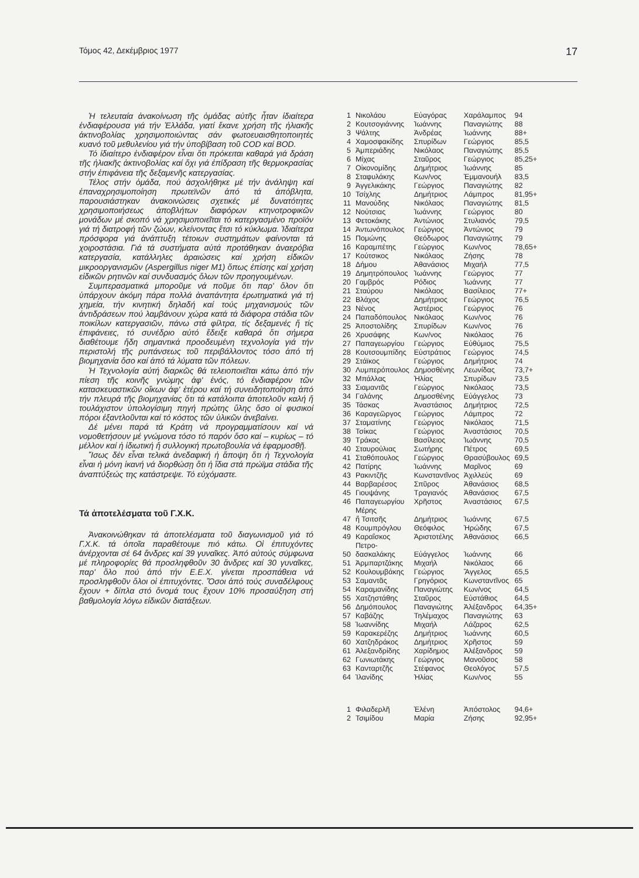Τόμος 42, Δεκέμβριος 1977 17
Ἡ τελευταία ἀνακοίνωση τῆς ὁμάδας αὐτῆς ἦταν ἰδιαίτερα ἐνδιαφέρουσα γιά τήν Ἑλλάδα, γιατί ἔκανε χρήση τῆς ἡλιακῆς ἀκτινοβολίας χρησιμοποιώντας σάν φωτοευαισθητοποιητές κυανό τοῦ μεθυλενίου γιά τήν ὑποβίβαση τοῦ COD καί BOD.
Τό ἰδιαίτερο ἐνδιαφέρον εἶναι ὅτι πρόκειται καθαρά γιά δράση τῆς ἡλιακῆς ἀκτινοβολίας καί ὄχι γιά ἐπίδραση τῆς θερμοκρασίας στήν ἐπιφάνεια τῆς δεξαμενῆς κατεργασίας.
Τέλος στήν ὁμάδα, πού ἀσχολήθηκε μέ τήν ἀνάληψη καί ἐπαναχρησιμοποίηση πρωτεϊνῶν ἀπό τά ἀπόβλητα, παρουσιάστηκαν ἀνακοινώσεις σχετικές μέ δυνατότητες χρησιμοποιήσεως ἀποβλήτων διαφόρων κτηνοτροφικῶν μονάδων μέ σκοπό νά χρησιμοποιεῖται τό κατεργασμένο προϊόν γιά τή διατροφή τῶν ζώων, κλείνοντας ἔτσι τό κύκλωμα. Ἰδιαίτερα πρόσφορα γιά ἀνάπτυξη τέτοιων συστημάτων φαίνονται τά χοιροστάσια. Γιά τά συστήματα αὐτά προτάθηκαν ἀναερόβια κατεργασία, κατάλληλες ἀραιώσεις καί χρήση εἰδικῶν μικροοργανισμῶν (Aspergillus niger M1) ὅπως ἐπίσης καί χρήση εἰδικῶν ρητινῶν καί συνδυασμός ὅλων τῶν προηγουμένων.
Συμπερασματικά μποροῦμε νά ποῦμε ὅτι παρ' ὅλον ὅτι ὑπάρχουν ἀκόμη πάρα πολλά ἀναπάντητα ἐρωτηματικά γιά τή χημεία, τήν κινητική δηλαδή καί τούς μηχανισμούς τῶν ἀντιδράσεων πού λαμβάνουν χώρα κατά τά διάφορα στάδια τῶν ποικίλων κατεργασιῶν, πάνω στά φίλτρα, τίς δεξαμενές ἤ τίς ἐπιφάνειες, τό συνέδριο αὐτό ἔδειξε καθαρά ὅτι σήμερα διαθέτουμε ἤδη σημαντικά προοδευμένη τεχνολογία γιά τήν περιστολή τῆς ρυπάνσεως τοῦ περιβάλλοντος τόσο ἀπό τή βιομηχανία ὅσο καί ἀπό τά λύματα τῶν πόλεων.
Ἡ Τεχνολογία αὐτή διαρκῶς θά τελειοποιεῖται κάτω ἀπό τήν πίεση τῆς κοινῆς γνώμης ἀφ' ἑνός, τό ἐνδιαφέρον τῶν κατασκευαστικῶν οἴκων ἀφ' ἑτέρου καί τή συνειδητοποίηση ἀπό τήν πλευρά τῆς βιομηχανίας ὅτι τά κατάλοιπα ἀποτελοῦν καλή ἤ τουλάχιστον ὑπολογίσιμη πηγή πρώτης ὕλης ὅσο οἱ φυσικοί πόροι ἐξαντλοῦνται καί τό κόστος τῶν ὑλικῶν ἀνεβαίνει.
Δέ μένει παρά τά Κράτη νά προγραμματίσουν καί νά νομοθετήσουν μέ γνώμονα τόσο τό παρόν ὅσο καί – κυρίως – τό μέλλον καί ἡ ἰδιωτική ἤ συλλογική πρωτοβουλία νά ἐφαρμοσθῇ.
Ἴσως δέν εἶναι τελικά ἀνεδαφική ἡ ἄποψη ὅτι ἡ Τεχνολογία εἶναι ἡ μόνη ἱκανή νά διορθώσῃ ὅτι ἡ ἴδια στά πρώϊμα στάδια τῆς ἀναπτύξεώς της κατάστρεψε. Τό εὐχόμαστε.
Τά ἀποτελέσματα τοῦ Γ.Χ.Κ.
Ἀνακοινώθηκαν τά ἀποτελέσματα τοῦ διαγωνισμοῦ γιά τό Γ.Χ.Κ. τά ὁποῖα παραθέτουμε πιό κάτω. Οἱ ἐπιτυχόντες ἀνέρχονται σέ 64 ἄνδρες καί 39 γυναῖκες. Ἀπό αὐτούς σύμφωνα μέ πληροφορίες θά προσληφθοῦν 30 ἄνδρες καί 30 γυναῖκες, παρ' ὅλο πού ἀπό τήν Ε.Ε.Χ. γίνεται προσπάθεια νά προσληφθοῦν ὅλοι οἱ ἐπιτυχόντες. Ὅσοι ἀπό τούς συναδέλφους ἔχουν + δίπλα στό ὄνομά τους ἔχουν 10% προσαύξηση στή βαθμολογία λόγω εἰδικῶν διατάξεων.
| 1 | Νικολάου | Εὐαγόρας | Χαράλαμπος | 94 |
| 2 | Κουτσογιάννης | Ἰωάννης | Παναγιώτης | 88 |
| 3 | Ψάλτης | Ἀνδρέας | Ἰωάννης | 88+ |
| 4 | Χαμοσφακίδης | Σπυρίδων | Γεώργιος | 85,5 |
| 5 | Ἀμπεριάδης | Νικόλαος | Παναγιώτης | 85,5 |
| 6 | Μίχας | Σταῦρος | Γεώργιος | 85,25+ |
| 7 | Οἰκονομίδης | Δημήτριος | Ἰωάννης | 85 |
| 8 | Σταφυλάκης | Κων/νος | Ἐμμανουήλ | 83,5 |
| 9 | Ἀγγελικάκης | Γεώργιος | Παναγιώτης | 82 |
| 10 | Τσίχλης | Δημήτριος | Λάμπρος | 81,95+ |
| 11 | Μανούδης | Νικόλαος | Παναγιώτης | 81,5 |
| 12 | Νούτσιας | Ἰωάννης | Γεώργιος | 80 |
| 13 | Φετοκάκης | Ἀντώνιος | Στυλιανός | 79,5 |
| 14 | Ἀντωνόπουλος | Γεώργιος | Ἀντώνιος | 79 |
| 15 | Πομώνης | Θεόδωρος | Παναγιώτης | 79 |
| 16 | Καραμπέτης | Γεώργιος | Κων/νος | 78,65+ |
| 17 | Κούτσικος | Νικόλαος | Ζήσης | 78 |
| 18 | Δήμου | Ἀθανάσιος | Μιχαήλ | 77,5 |
| 19 | Δημητρόπουλος | Ἰωάννης | Γεώργιος | 77 |
| 20 | Γαμβρός | Ρόδιος | Ἰωάννης | 77 |
| 21 | Σταύρου | Νικόλαος | Βασίλειος | 77+ |
| 22 | Βλάχος | Δημήτριος | Γεώργιος | 76,5 |
| 23 | Νένος | Ἀστέριος | Γεώργιος | 76 |
| 24 | Παπαδόπουλος | Νικόλαος | Κων/νος | 76 |
| 25 | Ἀποστολίδης | Σπυρίδων | Κων/νος | 76 |
| 26 | Χρυσάφης | Κων/νος | Νικόλαος | 76 |
| 27 | Παπαγεωργίου | Γεώργιος | Εὐθύμιος | 75,5 |
| 28 | Κουτσουμπίδης | Εὐστράτιος | Γεώργιος | 74,5 |
| 29 | Στάϊκος | Γεώργιος | Δημήτριος | 74 |
| 30 | Λυμπερόπουλος | Δημοσθένης | Λεωνίδας | 73,7+ |
| 32 | Μπάλλας | Ἠλίας | Σπυρίδων | 73,5 |
| 33 | Σιαμαντᾶς | Γεώργιος | Νικόλαος | 73,5 |
| 34 | Γαλάνης | Δημοσθένης | Εὐάγγελος | 73 |
| 35 | Τάσκας | Ἀναστάσιος | Δημήτριος | 72,5 |
| 36 | Καραγεῶργος | Γεώργιος | Λάμπρος | 72 |
| 37 | Σταματίνης | Γεώργιος | Νικόλαος | 71,5 |
| 38 | Τσίκας | Γεώργιος | Ἀναστάσιος | 70,5 |
| 39 | Τράκας | Βασίλειος | Ἰωάννης | 70,5 |
| 40 | Σταυρούλιας | Σωτήρης | Πέτρος | 69,5 |
| 41 | Σταθόπουλος | Γεώργιος | Θρασύβουλος | 69,5 |
| 42 | Πατίρης | Ἰωάννης | Μαρῖνος | 69 |
| 43 | Ρακιντζῆς | Κωνσταντῖνος | Ἀχιλλεύς | 69 |
| 44 | Βαρβαρέσος | Σπῦρος | Ἀθανάσιος | 68,5 |
| 45 | Γιουψάνης | Τραγιανός | Ἀθανάσιος | 67,5 |
| 46 | Παπαγεωργίου | Χρῆστος | Ἀναστάσιος | 67,5 |
| 47 | Μέρης ἤ Τσιτσῆς | Δημήτριος | Ἰωάννης | 67,5 |
| 48 | Κουμπρόγλου | Θεόφιλος | Ἡρώδης | 67,5 |
| 49 | Καραΐσκος | Ἀριστοτέλης | Ἀθανάσιος | 66,5 |
| 50 | Πετρο- δασκαλάκης | Εὐάγγελος | Ἰωάννης | 66 |
| 51 | Ἀρμπαρτζάκης | Μιχαήλ | Νικόλαος | 66 |
| 52 | Κουλουμβάκης | Γεώργιος | Ἄγγελος | 65,5 |
| 53 | Σαμαντᾶς | Γρηγόριος | Κωνσταντῖνος | 65 |
| 54 | Καραμανίδης | Παναγιώτης | Κων/νος | 64,5 |
| 55 | Χατζηστάθης | Σταῦρος | Εὐστάθιος | 64,5 |
| 56 | Δημόπουλος | Παναγιώτης | Ἀλέξανδρος | 64,35+ |
| 57 | Καβάζης | Τηλέμαχος | Παναγιώτης | 63 |
| 58 | Ἰωαννίδης | Μιχαήλ | Λάζαρος | 62,5 |
| 59 | Καρακερέζης | Δημήτριος | Ἰωάννης | 60,5 |
| 60 | Χατζηδράκος | Δημήτριος | Χρῆστος | 59 |
| 61 | Ἀλεξανδρίδης | Χαρίδημος | Ἀλέξανδρος | 59 |
| 62 | Γωνιωτάκης | Γεώργιος | Μανοῦσος | 58 |
| 63 | Κανταρτζῆς | Στέφανος | Θεολόγος | 57,5 |
| 64 | Ἰλανίδης | Ἠλίας | Κων/νος | 55 |
| 1 | Φιλαδερλῆ | Ἑλένη | Ἀπόστολος | 94,6+ |
| 2 | Τσιμίδου | Μαρία | Ζήσης | 92,95+ |